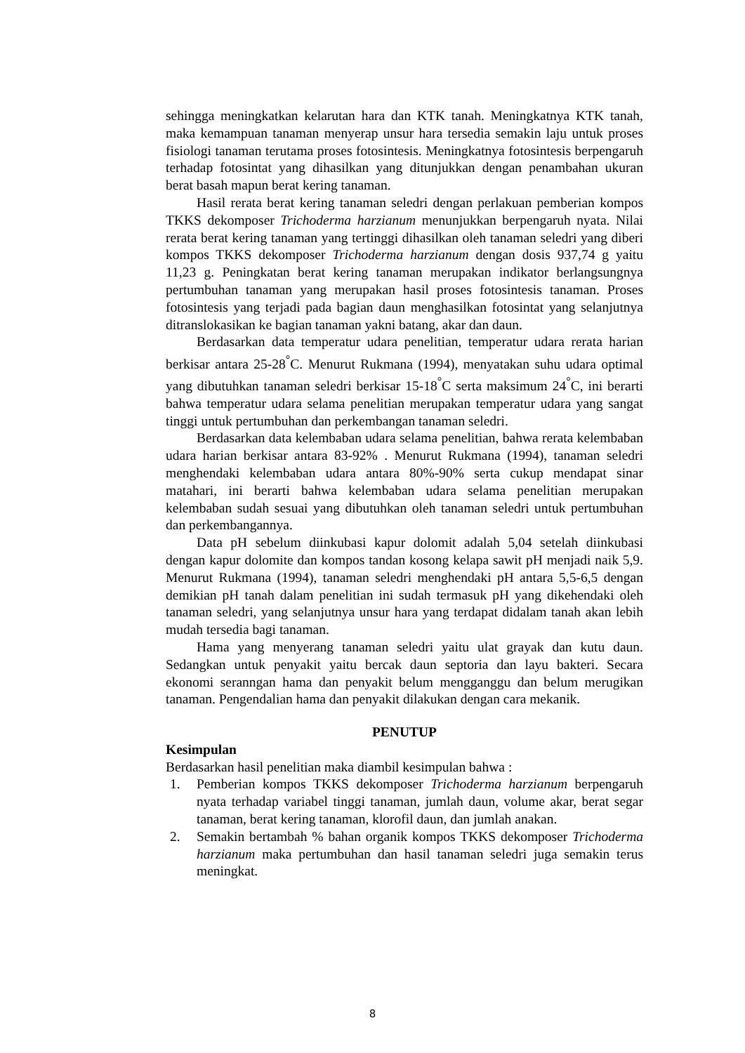sehingga meningkatkan kelarutan hara dan KTK tanah. Meningkatnya KTK tanah, maka kemampuan tanaman menyerap unsur hara tersedia semakin laju untuk proses fisiologi tanaman terutama proses fotosintesis. Meningkatnya fotosintesis berpengaruh terhadap fotosintat yang dihasilkan yang ditunjukkan dengan penambahan ukuran berat basah mapun berat kering tanaman.
Hasil rerata berat kering tanaman seledri dengan perlakuan pemberian kompos TKKS dekomposer Trichoderma harzianum menunjukkan berpengaruh nyata. Nilai rerata berat kering tanaman yang tertinggi dihasilkan oleh tanaman seledri yang diberi kompos TKKS dekomposer Trichoderma harzianum dengan dosis 937,74 g yaitu 11,23 g. Peningkatan berat kering tanaman merupakan indikator berlangsungnya pertumbuhan tanaman yang merupakan hasil proses fotosintesis tanaman. Proses fotosintesis yang terjadi pada bagian daun menghasilkan fotosintat yang selanjutnya ditranslokasikan ke bagian tanaman yakni batang, akar dan daun.
Berdasarkan data temperatur udara penelitian, temperatur udara rerata harian berkisar antara 25-28<sup>°</sup>C. Menurut Rukmana (1994), menyatakan suhu udara optimal yang dibutuhkan tanaman seledri berkisar 15-18<sup>°</sup>C serta maksimum 24<sup>°</sup>C, ini berarti bahwa temperatur udara selama penelitian merupakan temperatur udara yang sangat tinggi untuk pertumbuhan dan perkembangan tanaman seledri.
Berdasarkan data kelembaban udara selama penelitian, bahwa rerata kelembaban udara harian berkisar antara 83-92% . Menurut Rukmana (1994), tanaman seledri menghendaki kelembaban udara antara 80%-90% serta cukup mendapat sinar matahari, ini berarti bahwa kelembaban udara selama penelitian merupakan kelembaban sudah sesuai yang dibutuhkan oleh tanaman seledri untuk pertumbuhan dan perkembangannya.
Data pH sebelum diinkubasi kapur dolomit adalah 5,04 setelah diinkubasi dengan kapur dolomite dan kompos tandan kosong kelapa sawit pH menjadi naik 5,9. Menurut Rukmana (1994), tanaman seledri menghendaki pH antara 5,5-6,5 dengan demikian pH tanah dalam penelitian ini sudah termasuk pH yang dikehendaki oleh tanaman seledri, yang selanjutnya unsur hara yang terdapat didalam tanah akan lebih mudah tersedia bagi tanaman.
Hama yang menyerang tanaman seledri yaitu ulat grayak dan kutu daun. Sedangkan untuk penyakit yaitu bercak daun septoria dan layu bakteri. Secara ekonomi seranngan hama dan penyakit belum mengganggu dan belum merugikan tanaman. Pengendalian hama dan penyakit dilakukan dengan cara mekanik.
PENUTUP
Kesimpulan
Berdasarkan hasil penelitian maka diambil kesimpulan bahwa :
1. Pemberian kompos TKKS dekomposer Trichoderma harzianum berpengaruh nyata terhadap variabel tinggi tanaman, jumlah daun, volume akar, berat segar tanaman, berat kering tanaman, klorofil daun, dan jumlah anakan.
2. Semakin bertambah % bahan organik kompos TKKS dekomposer Trichoderma harzianum maka pertumbuhan dan hasil tanaman seledri juga semakin terus meningkat.
8